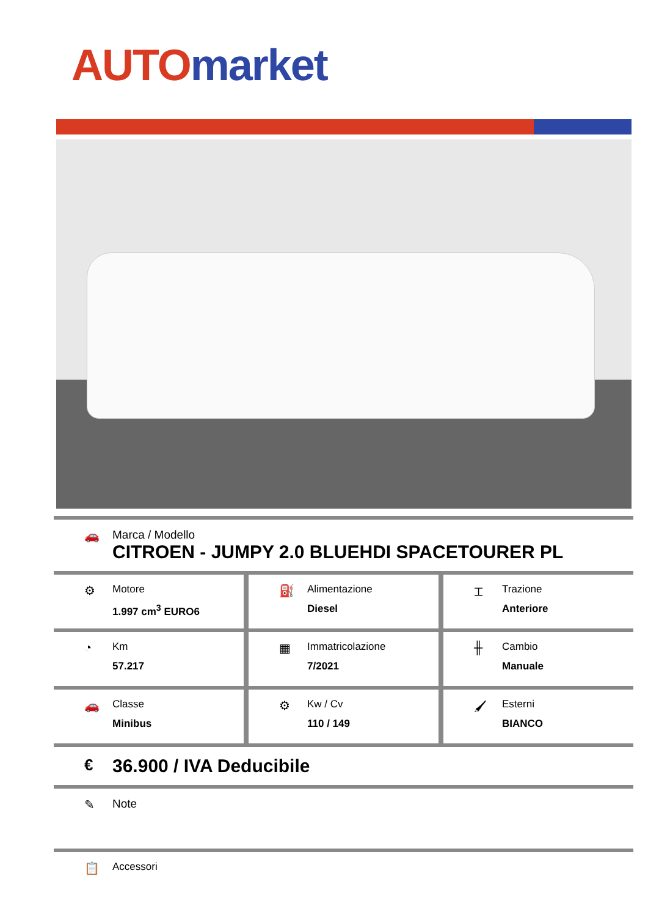AUTO market
🚗 Marca / Modello
CITROEN - JUMPY 2.0 BLUEHDI SPACETOURER PL
⚙
Motore
1.997 cm<sup>3</sup> EURO6
⛽
Alimentazione
Diesel
⌶
Trazione
Anteriore
◔
Km
57.217
▦
Immatricolazione
7/2021
╫
Cambio
Manuale
🚗
Classe
Minibus
⚙
Kw / Cv
110 / 149
🖌
Esterni
BIANCO
€
36.900 / IVA Deducibile
✎ Note
📋
Accessori